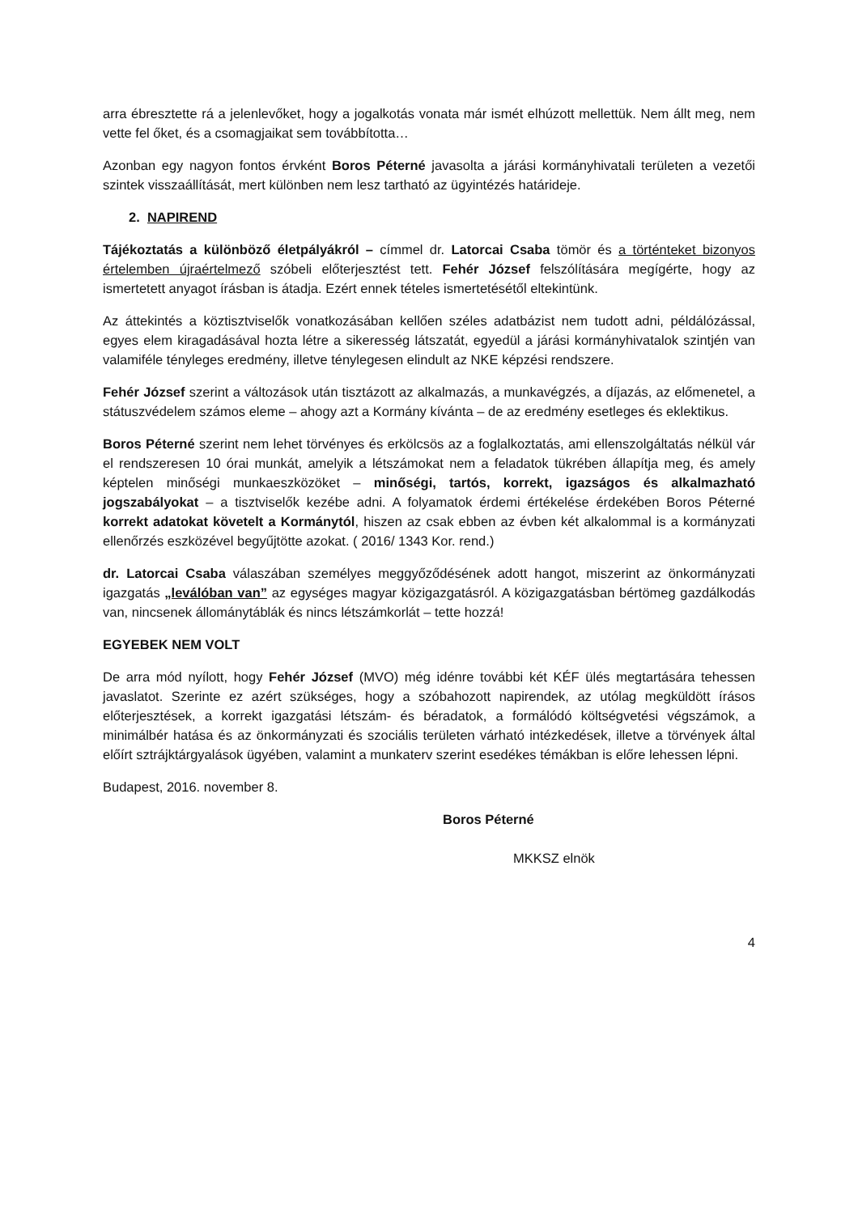arra ébresztette rá a jelenlevőket, hogy a jogalkotás vonata már ismét elhúzott mellettük. Nem állt meg, nem vette fel őket, és a csomagjaikat sem továbbította…
Azonban egy nagyon fontos érvként Boros Péterné javasolta a járási kormányhivatali területen a vezetői szintek visszaállítását, mert különben nem lesz tartható az ügyintézés határideje.
2. NAPIREND
Tájékoztatás a különböző életpályákról – címmel dr. Latorcai Csaba tömör és a történteket bizonyos értelemben újraértelmező szóbeli előterjesztést tett. Fehér József felszólítására megígérte, hogy az ismertetett anyagot írásban is átadja. Ezért ennek tételes ismertetésétől eltekintünk.
Az áttekintés a köztisztviselők vonatkozásában kellően széles adatbázist nem tudott adni, példálózással, egyes elem kiragadásával hozta létre a sikeresség látszatát, egyedül a járási kormányhivatalok szintjén van valamiféle tényleges eredmény, illetve ténylegesen elindult az NKE képzési rendszere.
Fehér József szerint a változások után tisztázott az alkalmazás, a munkavégzés, a díjazás, az előmenetel, a státuszvédelem számos eleme – ahogy azt a Kormány kívánta – de az eredmény esetleges és eklektikus.
Boros Péterné szerint nem lehet törvényes és erkölcsös az a foglalkoztatás, ami ellenszolgáltatás nélkül vár el rendszeresen 10 órai munkát, amelyik a létszámokat nem a feladatok tükrében állapítja meg, és amely képtelen minőségi munkaeszközöket – minőségi, tartós, korrekt, igazságos és alkalmazható jogszabályokat – a tisztviselők kezébe adni. A folyamatok érdemi értékelése érdekében Boros Péterné korrekt adatokat követelt a Kormánytól, hiszen az csak ebben az évben két alkalommal is a kormányzati ellenőrzés eszközével begyűjtötte azokat. ( 2016/ 1343 Kor. rend.)
dr. Latorcai Csaba válaszában személyes meggyőződésének adott hangot, miszerint az önkormányzati igazgatás „leválóban van” az egységes magyar közigazgatásról. A közigazgatásban bértömeg gazdálkodás van, nincsenek állománytáblák és nincs létszámkorlát – tette hozzá!
EGYEBEK NEM VOLT
De arra mód nyílott, hogy Fehér József (MVO) még idénre további két KÉF ülés megtartására tehessen javaslatot. Szerinte ez azért szükséges, hogy a szóbahozott napirendek, az utólag megküldött írásos előterjesztések, a korrekt igazgatási létszám- és béradatok, a formálódó költségvetési végszámok, a minimálbér hatása és az önkormányzati és szociális területen várható intézkedések, illetve a törvények által előírt sztrájktárgyalások ügyében, valamint a munkaterv szerint esedékes témákban is előre lehessen lépni.
Budapest, 2016. november 8.
Boros Péterné
MKKSZ elnök
4